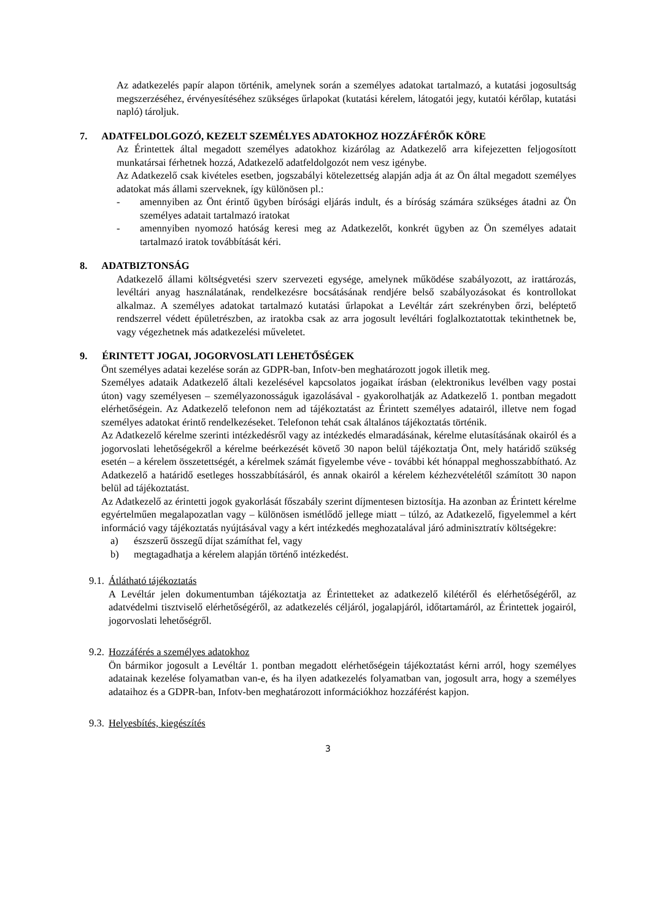Az adatkezelés papír alapon történik, amelynek során a személyes adatokat tartalmazó, a kutatási jogosultság megszerzéséhez, érvényesítéséhez szükséges űrlapokat (kutatási kérelem, látogatói jegy, kutatói kérőlap, kutatási napló) tároljuk.
7. ADATFELDOLGOZÓ, KEZELT SZEMÉLYES ADATOKHOZ HOZZÁFÉRŐK KÖRE
Az Érintettek által megadott személyes adatokhoz kizárólag az Adatkezelő arra kifejezetten feljogosított munkatársai férhetnek hozzá, Adatkezelő adatfeldolgozót nem vesz igénybe.
Az Adatkezelő csak kivételes esetben, jogszabályi kötelezettség alapján adja át az Ön által megadott személyes adatokat más állami szerveknek, így különösen pl.:
- amennyiben az Önt érintő ügyben bírósági eljárás indult, és a bíróság számára szükséges átadni az Ön személyes adatait tartalmazó iratokat
- amennyiben nyomozó hatóság keresi meg az Adatkezelőt, konkrét ügyben az Ön személyes adatait tartalmazó iratok továbbítását kéri.
8. ADATBIZTONSÁG
Adatkezelő állami költségvetési szerv szervezeti egysége, amelynek működése szabályozott, az irattározás, levéltári anyag használatának, rendelkezésre bocsátásának rendjére belső szabályozásokat és kontrollokat alkalmaz. A személyes adatokat tartalmazó kutatási űrlapokat a Levéltár zárt szekrényben őrzi, beléptető rendszerrel védett épületrészben, az iratokba csak az arra jogosult levéltári foglalkoztatottak tekinthetnek be, vagy végezhetnek más adatkezelési műveletet.
9. ÉRINTETT JOGAI, JOGORVOSLATI LEHETŐSÉGEK
Önt személyes adatai kezelése során az GDPR-ban, Infotv-ben meghatározott jogok illetik meg.
Személyes adataik Adatkezelő általi kezelésével kapcsolatos jogaikat írásban (elektronikus levélben vagy postai úton) vagy személyesen – személyazonosságuk igazolásával - gyakorolhatják az Adatkezelő 1. pontban megadott elérhetőségein. Az Adatkezelő telefonon nem ad tájékoztatást az Érintett személyes adatairól, illetve nem fogad személyes adatokat érintő rendelkezéseket. Telefonon tehát csak általános tájékoztatás történik.
Az Adatkezelő kérelme szerinti intézkedésről vagy az intézkedés elmaradásának, kérelme elutasításának okairól és a jogorvoslati lehetőségekről a kérelme beérkezését követő 30 napon belül tájékoztatja Önt, mely határidő szükség esetén – a kérelem összetettségét, a kérelmek számát figyelembe véve - további két hónappal meghosszabbítható. Az Adatkezelő a határidő esetleges hosszabbításáról, és annak okairól a kérelem kézhezvételétől számított 30 napon belül ad tájékoztatást.
Az Adatkezelő az érintetti jogok gyakorlását főszabály szerint díjmentesen biztosítja. Ha azonban az Érintett kérelme egyértelműen megalapozatlan vagy – különösen ismétlődő jellege miatt – túlzó, az Adatkezelő, figyelemmel a kért információ vagy tájékoztatás nyújtásával vagy a kért intézkedés meghozatalával járó adminisztratív költségekre:
a) észszerű összegű díjat számíthat fel, vagy
b) megtagadhatja a kérelem alapján történő intézkedést.
9.1. Átlátható tájékoztatás
A Levéltár jelen dokumentumban tájékoztatja az Érintetteket az adatkezelő kilétéről és elérhetőségéről, az adatvédelmi tisztviselő elérhetőségéről, az adatkezelés céljáról, jogalapjáról, időtartamáról, az Érintettek jogairól, jogorvoslati lehetőségről.
9.2. Hozzáférés a személyes adatokhoz
Ön bármikor jogosult a Levéltár 1. pontban megadott elérhetőségein tájékoztatást kérni arról, hogy személyes adatainak kezelése folyamatban van-e, és ha ilyen adatkezelés folyamatban van, jogosult arra, hogy a személyes adataihoz és a GDPR-ban, Infotv-ben meghatározott információkhoz hozzáférést kapjon.
9.3. Helyesbítés, kiegészítés
3